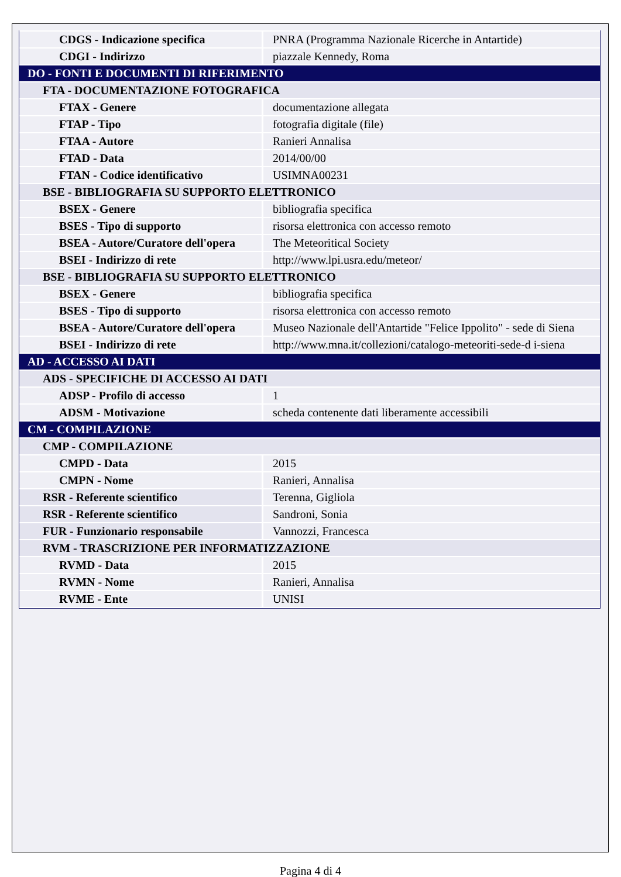| CDGS - Indicazione specifica | PNRA (Programma Nazionale Ricerche in Antartide) |
| CDGI - Indirizzo | piazzale Kennedy, Roma |
| DO - FONTI E DOCUMENTI DI RIFERIMENTO | |
| FTA - DOCUMENTAZIONE FOTOGRAFICA | |
| FTAX - Genere | documentazione allegata |
| FTAP - Tipo | fotografia digitale (file) |
| FTAA - Autore | Ranieri Annalisa |
| FTAD - Data | 2014/00/00 |
| FTAN - Codice identificativo | USIMNA00231 |
| BSE - BIBLIOGRAFIA SU SUPPORTO ELETTRONICO | |
| BSEX - Genere | bibliografia specifica |
| BSES - Tipo di supporto | risorsa elettronica con accesso remoto |
| BSEA - Autore/Curatore dell'opera | The Meteoritical Society |
| BSEI - Indirizzo di rete | http://www.lpi.usra.edu/meteor/ |
| BSE - BIBLIOGRAFIA SU SUPPORTO ELETTRONICO | |
| BSEX - Genere | bibliografia specifica |
| BSES - Tipo di supporto | risorsa elettronica con accesso remoto |
| BSEA - Autore/Curatore dell'opera | Museo Nazionale dell'Antartide "Felice Ippolito" - sede di Siena |
| BSEI - Indirizzo di rete | http://www.mna.it/collezioni/catalogo-meteoriti-sede-d i-siena |
| AD - ACCESSO AI DATI | |
| ADS - SPECIFICHE DI ACCESSO AI DATI | |
| ADSP - Profilo di accesso | 1 |
| ADSM - Motivazione | scheda contenente dati liberamente accessibili |
| CM - COMPILAZIONE | |
| CMP - COMPILAZIONE | |
| CMPD - Data | 2015 |
| CMPN - Nome | Ranieri, Annalisa |
| RSR - Referente scientifico | Terenna, Gigliola |
| RSR - Referente scientifico | Sandroni, Sonia |
| FUR - Funzionario responsabile | Vannozzi, Francesca |
| RVM - TRASCRIZIONE PER INFORMATIZZAZIONE | |
| RVMD - Data | 2015 |
| RVMN - Nome | Ranieri, Annalisa |
| RVME - Ente | UNISI |
Pagina 4 di 4